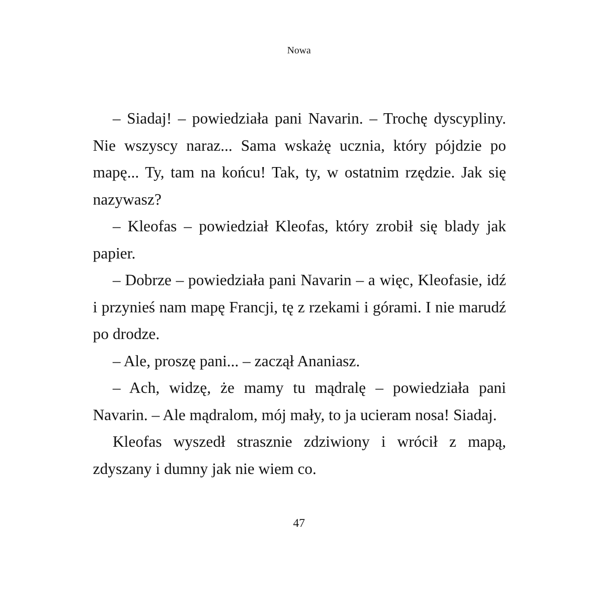Nowa
– Siadaj! – powiedziała pani Navarin. – Trochę dyscypliny. Nie wszyscy naraz... Sama wskażę ucznia, który pójdzie po mapę... Ty, tam na końcu! Tak, ty, w ostatnim rzędzie. Jak się nazywasz?
– Kleofas – powiedział Kleofas, który zrobił się blady jak papier.
– Dobrze – powiedziała pani Navarin – a więc, Kleofasie, idź i przynieś nam mapę Francji, tę z rzekami i górami. I nie marudź po drodze.
– Ale, proszę pani... – zaczął Ananiasz.
– Ach, widzę, że mamy tu mądralę – powiedziała pani Navarin. – Ale mądralom, mój mały, to ja ucieram nosa! Siadaj.
Kleofas wyszedł strasznie zdziwiony i wrócił z mapą, zdyszany i dumny jak nie wiem co.
47